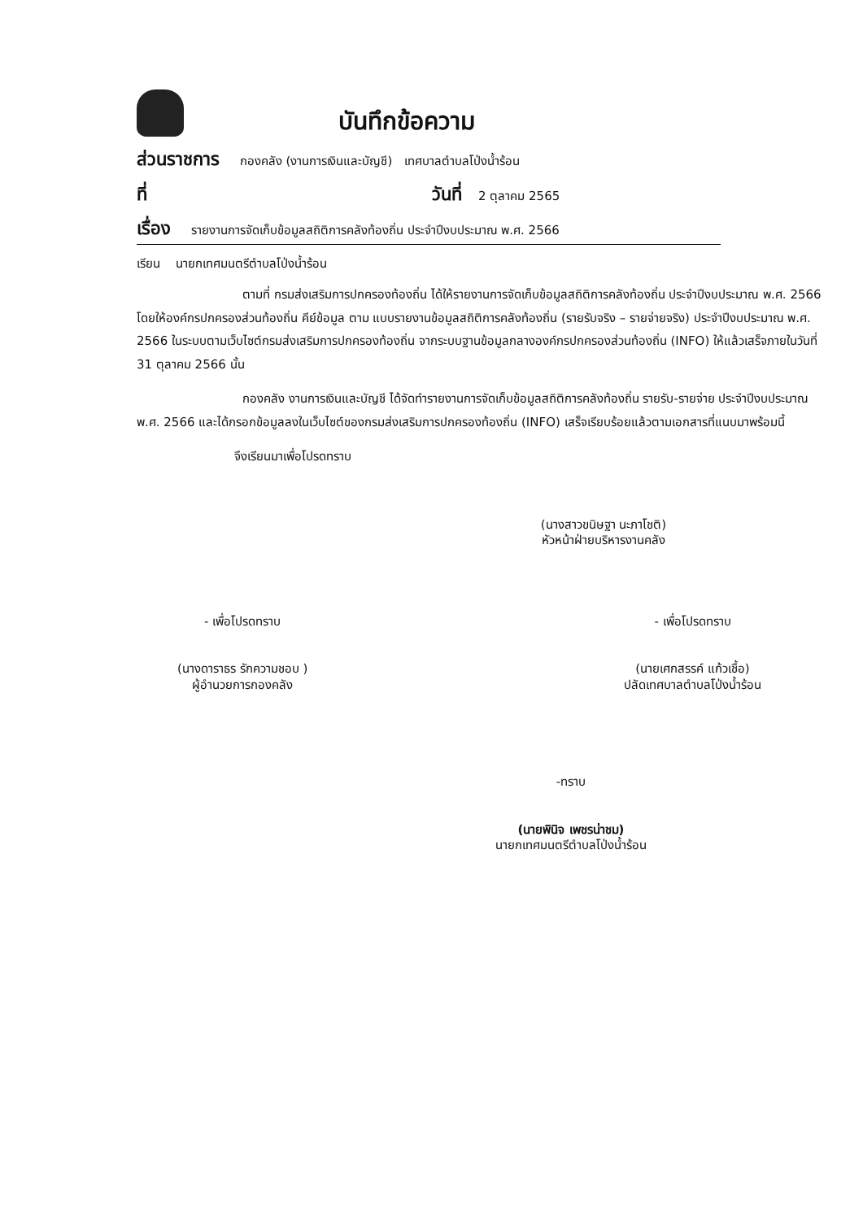บันทึกข้อความ
ส่วนราชการ กองคลัง (งานการเงินและบัญชี) เทศบาลตำบลโป่งน้ำร้อน
ที่ วันที่ 2 ตุลาคม 2565
เรื่อง รายงานการจัดเก็บข้อมูลสถิติการคลังท้องถิ่น ประจำปีงบประมาณ พ.ศ. 2566
เรียน นายกเทศมนตรีตำบลโป่งน้ำร้อน
ตามที่ กรมส่งเสริมการปกครองท้องถิ่น ได้ให้รายงานการจัดเก็บข้อมูลสถิติการคลังท้องถิ่น ประจำปีงบประมาณ พ.ศ. 2566 โดยให้องค์กรปกครองส่วนท้องถิ่น คีย์ข้อมูล ตาม แบบรายงานข้อมูลสถิติการคลังท้องถิ่น (รายรับจริง – รายจ่ายจริง) ประจำปีงบประมาณ พ.ศ. 2566 ในระบบตามเว็บไซต์กรมส่งเสริมการปกครองท้องถิ่น จากระบบฐานข้อมูลกลางองค์กรปกครองส่วนท้องถิ่น (INFO) ให้แล้วเสร็จภายในวันที่ 31 ตุลาคม 2566 นั้น
กองคลัง งานการเงินและบัญชี ได้จัดทำรายงานการจัดเก็บข้อมูลสถิติการคลังท้องถิ่น รายรับ-รายจ่าย ประจำปีงบประมาณ พ.ศ. 2566 และได้กรอกข้อมูลลงในเว็บไซต์ของกรมส่งเสริมการปกครองท้องถิ่น (INFO) เสร็จเรียบร้อยแล้วตามเอกสารที่แนบมาพร้อมนี้
จึงเรียนมาเพื่อโปรดทราบ
(นางสาวขนิษฐา นะภาโชติ)
หัวหน้าฝ่ายบริหารงานคลัง
- เพื่อโปรดทราบ
(นางดาราธร รักความชอบ )
ผู้อำนวยการกองคลัง
- เพื่อโปรดทราบ
(นายเศกสรรค์ แก้วเชื้อ)
ปลัดเทศบาลตำบลโป่งน้ำร้อน
-ทราบ
(นายพินิจ เพชรน่าชม)
นายกเทศมนตรีตำบลโป่งน้ำร้อน